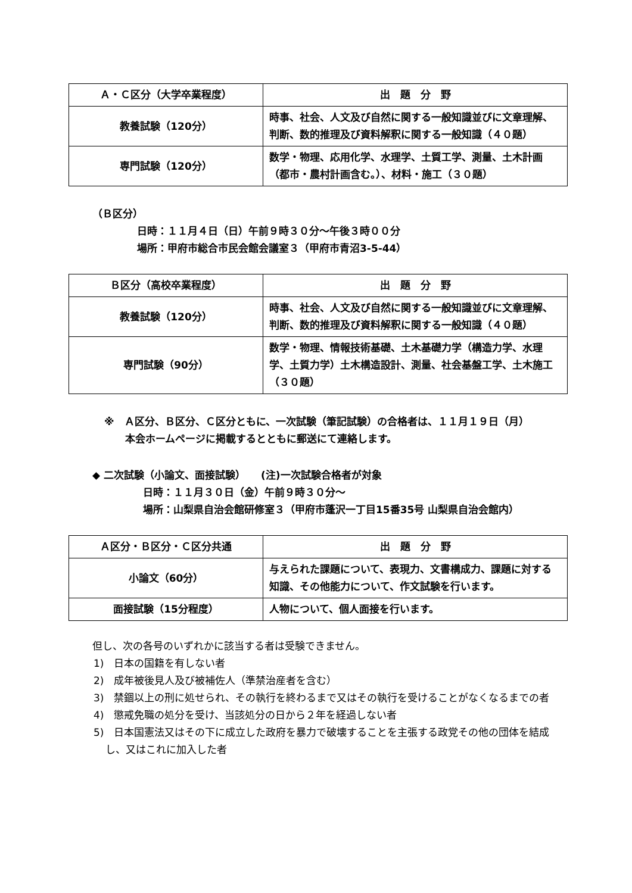| Ａ・Ｃ区分（大学卒業程度） | 出 題 分 野 |
| --- | --- |
| 教養試験（120分） | 時事、社会、人文及び自然に関する一般知識並びに文章理解、判断、数的推理及び資料解釈に関する一般知識（４０題） |
| 専門試験（120分） | 数学・物理、応用化学、水理学、土質工学、測量、土木計画（都市・農村計画含む。）、材料・施工（３０題） |
（Ｂ区分）
日時：１１月４日（日）午前９時３０分～午後３時００分
場所：甲府市総合市民会館会議室３（甲府市青沼3-5-44）
| Ｂ区分（高校卒業程度） | 出 題 分 野 |
| --- | --- |
| 教養試験（120分） | 時事、社会、人文及び自然に関する一般知識並びに文章理解、判断、数的推理及び資料解釈に関する一般知識（４０題） |
| 専門試験（90分） | 数学・物理、情報技術基礎、土木基礎力学（構造力学、水理学、土質力学）土木構造設計、測量、社会基盤工学、土木施工（３０題） |
※　Ａ区分、Ｂ区分、Ｃ区分ともに、一次試験（筆記試験）の合格者は、１１月１９日（月）
本会ホームページに掲載するとともに郵送にて連絡します。
◆ 二次試験（小論文、面接試験）　　(注)一次試験合格者が対象
日時：１１月３０日（金）午前９時３０分～
場所：山梨県自治会館研修室３（甲府市蓬沢一丁目15番35号 山梨県自治会館内）
| Ａ区分・Ｂ区分・Ｃ区分共通 | 出 題 分 野 |
| --- | --- |
| 小論文（60分） | 与えられた課題について、表現力、文書構成力、課題に対する知識、その他能力について、作文試験を行います。 |
| 面接試験（15分程度） | 人物について、個人面接を行います。 |
但し、次の各号のいずれかに該当する者は受験できません。
1)　日本の国籍を有しない者
2)　成年被後見人及び被補佐人（準禁治産者を含む）
3)　禁錮以上の刑に処せられ、その執行を終わるまで又はその執行を受けることがなくなるまでの者
4)　懲戒免職の処分を受け、当該処分の日から２年を経過しない者
5)　日本国憲法又はその下に成立した政府を暴力で破壊することを主張する政党その他の団体を結成し、又はこれに加入した者